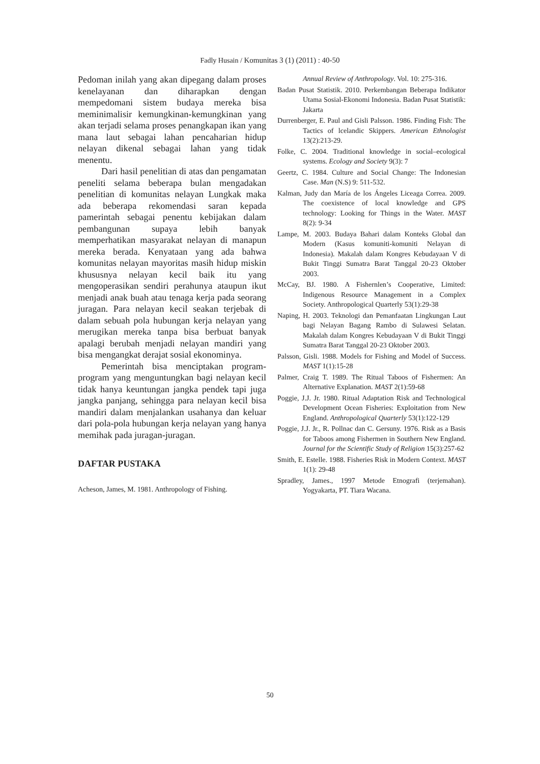Fadly Husain / Komunitas 3 (1) (2011) : 40-50
Pedoman inilah yang akan dipegang dalam proses kenelayanan dan diharapkan dengan mempedomani sistem budaya mereka bisa meminimalisir kemungkinan-kemungkinan yang akan terjadi selama proses penangkapan ikan yang mana laut sebagai lahan pencaharian hidup nelayan dikenal sebagai lahan yang tidak menentu.
Dari hasil penelitian di atas dan pengamatan peneliti selama beberapa bulan mengadakan penelitian di komunitas nelayan Lungkak maka ada beberapa rekomendasi saran kepada pamerintah sebagai penentu kebijakan dalam pembangunan supaya lebih banyak memperhatikan masyarakat nelayan di manapun mereka berada. Kenyataan yang ada bahwa komunitas nelayan mayoritas masih hidup miskin khususnya nelayan kecil baik itu yang mengoperasikan sendiri perahunya ataupun ikut menjadi anak buah atau tenaga kerja pada seorang juragan. Para nelayan kecil seakan terjebak di dalam sebuah pola hubungan kerja nelayan yang merugikan mereka tanpa bisa berbuat banyak apalagi berubah menjadi nelayan mandiri yang bisa mengangkat derajat sosial ekonominya.
Pemerintah bisa menciptakan program-program yang menguntungkan bagi nelayan kecil tidak hanya keuntungan jangka pendek tapi juga jangka panjang, sehingga para nelayan kecil bisa mandiri dalam menjalankan usahanya dan keluar dari pola-pola hubungan kerja nelayan yang hanya memihak pada juragan-juragan.
DAFTAR PUSTAKA
Acheson, James, M. 1981. Anthropology of Fishing.
Annual Review of Anthropology. Vol. 10: 275-316.
Badan Pusat Statistik. 2010. Perkembangan Beberapa Indikator Utama Sosial-Ekonomi Indonesia. Badan Pusat Statistik: Jakarta
Durrenberger, E. Paul and Gisli Palsson. 1986. Finding Fish: The Tactics of lcelandic Skippers. American Ethnologist 13(2):213-29.
Folke, C. 2004. Traditional knowledge in social–ecological systems. Ecology and Society 9(3): 7
Geertz, C. 1984. Culture and Social Change: The Indonesian Case. Man (N.S) 9: 511-532.
Kalman, Judy dan María de los Ángeles Liceaga Correa. 2009. The coexistence of local knowledge and GPS technology: Looking for Things in the Water. MAST 8(2): 9-34
Lampe, M. 2003. Budaya Bahari dalam Konteks Global dan Modern (Kasus komuniti-komuniti Nelayan di Indonesia). Makalah dalam Kongres Kebudayaan V di Bukit Tinggi Sumatra Barat Tanggal 20-23 Oktober 2003.
McCay, BJ. 1980. A Fishernlen’s Cooperative, Limited: Indigenous Resource Management in a Complex Society. Anthropological Quarterly 53(1):29-38
Naping, H. 2003. Teknologi dan Pemanfaatan Lingkungan Laut bagi Nelayan Bagang Rambo di Sulawesi Selatan. Makalah dalam Kongres Kebudayaan V di Bukit Tinggi Sumatra Barat Tanggal 20-23 Oktober 2003.
Palsson, Gisli. 1988. Models for Fishing and Model of Success. MAST 1(1):15-28
Palmer, Craig T. 1989. The Ritual Taboos of Fishermen: An Alternative Explanation. MAST 2(1):59-68
Poggie, J.J. Jr. 1980. Ritual Adaptation Risk and Technological Development Ocean Fisheries: Exploitation from New England. Anthropological Quarterly 53(1):122-129
Poggie, J.J. Jr., R. Pollnac dan C. Gersuny. 1976. Risk as a Basis for Taboos among Fishermen in Southern New England. Journal for the Scientific Study of Religion 15(3):257-62
Smith, E. Estelle. 1988. Fisheries Risk in Modern Context. MAST 1(1): 29-48
Spradley, James., 1997 Metode Etnografi (terjemahan). Yogyakarta, PT. Tiara Wacana.
50